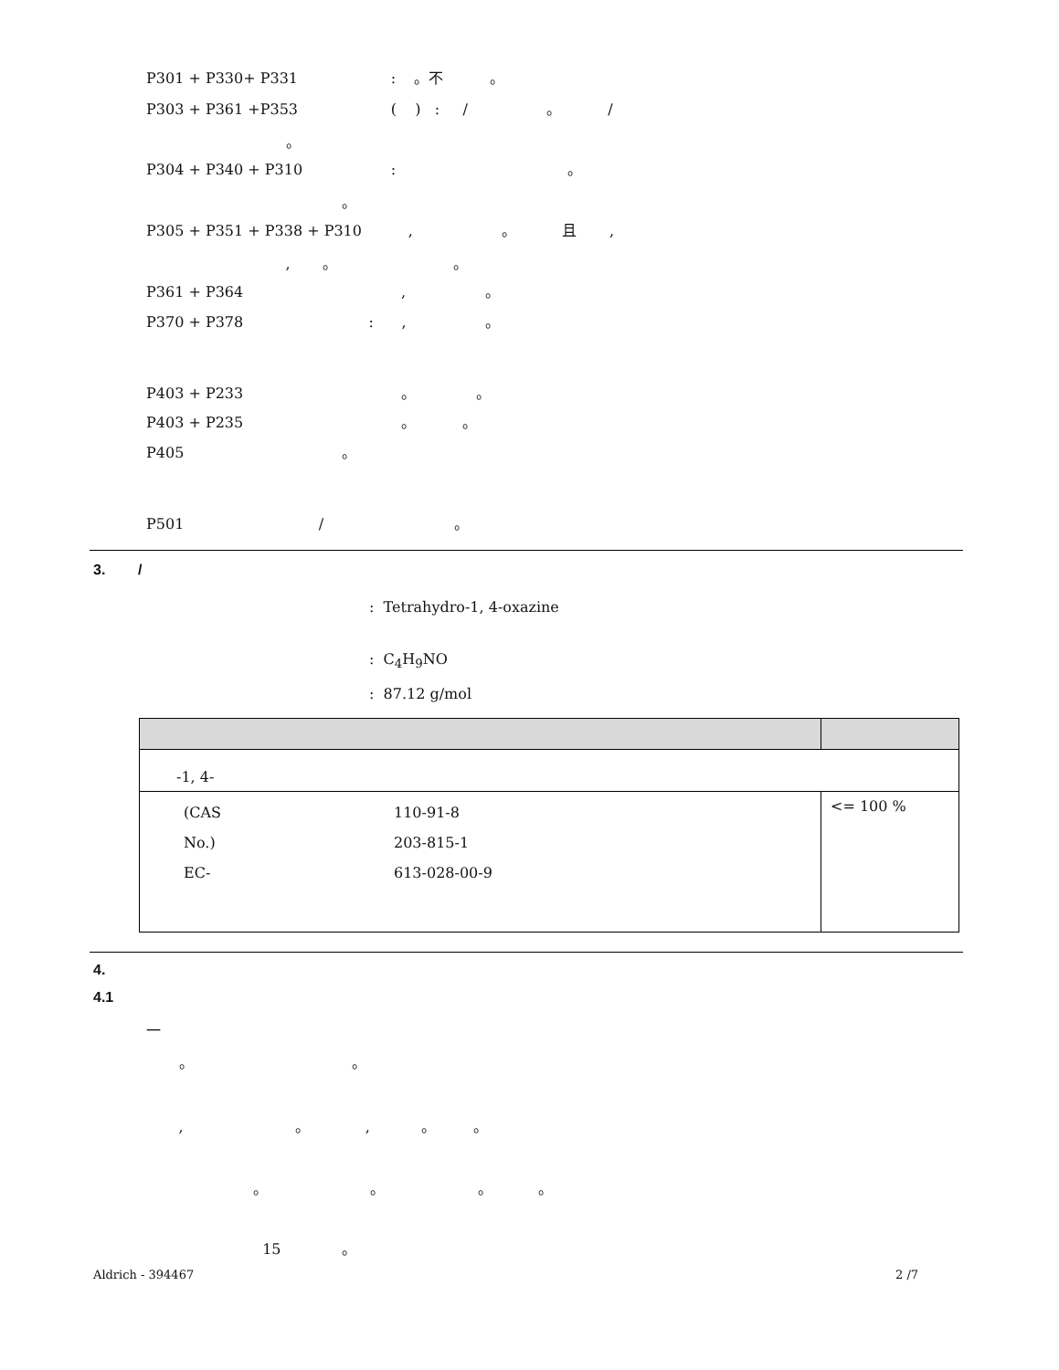P301 + P330+ P331 : 。不 。
P303 + P361 +P353 ( ) : / 。 /
。
P304 + P340 + P310 : 。
。
P305 + P351 + P338 + P310 , 。 且 ,
, 。 。
P361 + P364 , 。
P370 + P378 : , 。
P403 + P233 。 。
P403 + P235 。 。
P405 。
P501 / 。
3. /
: Tetrahydro-1, 4-oxazine
: C<sub>4</sub>H<sub>9</sub>NO
: 87.12 g/mol
| -1, 4- | |
| (CAS 110-91-8 No.) 203-815-1 EC- 613-028-00-9 | <= 100 % |
4.
4.1
一
。 。
, 。 , 。 。
。 。 。 。
15 。
Aldrich - 394467
2 /7